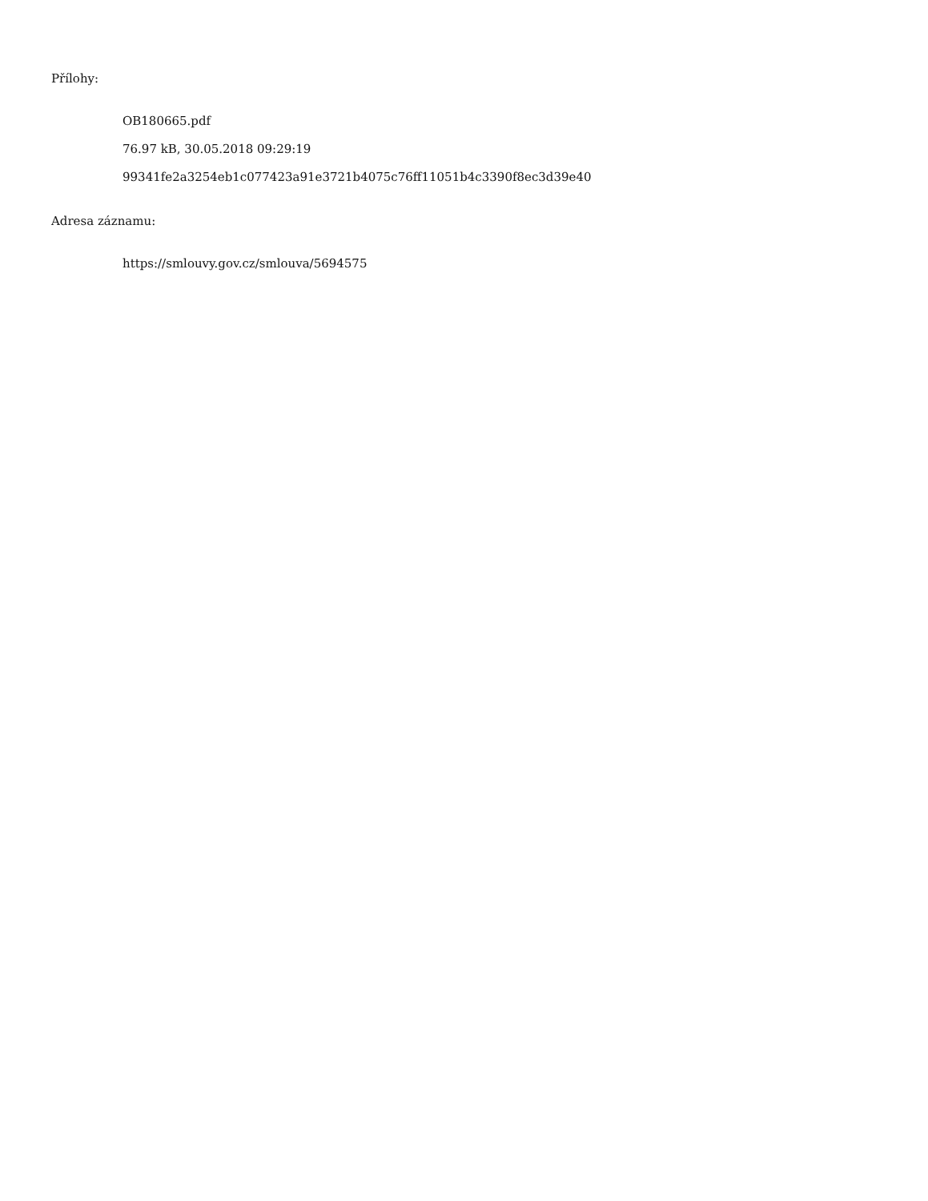Přílohy:
OB180665.pdf
76.97 kB, 30.05.2018 09:29:19
99341fe2a3254eb1c077423a91e3721b4075c76ff11051b4c3390f8ec3d39e40
Adresa záznamu:
https://smlouvy.gov.cz/smlouva/5694575